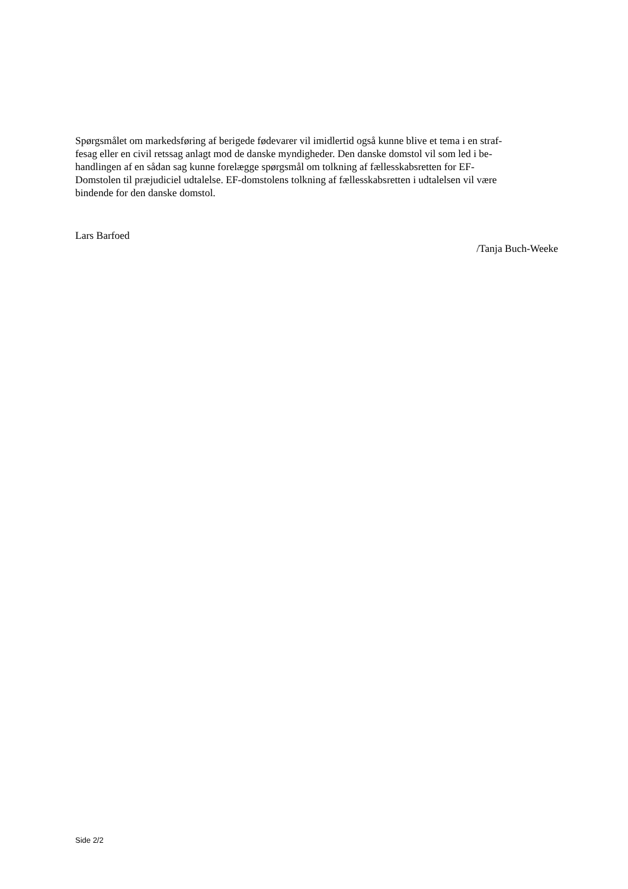Spørgsmålet om markedsføring af berigede fødevarer vil imidlertid også kunne blive et tema i en straf-
fesag eller en civil retssag anlagt mod de danske myndigheder. Den danske domstol vil som led i be-
handlingen af en sådan sag kunne forelægge spørgsmål om tolkning af fællesskabsretten for EF-
Domstolen til præjudiciel udtalelse. EF-domstolens tolkning af fællesskabsretten i udtalelsen vil være
bindende for den danske domstol.
Lars Barfoed
/Tanja Buch-Weeke
Side 2/2